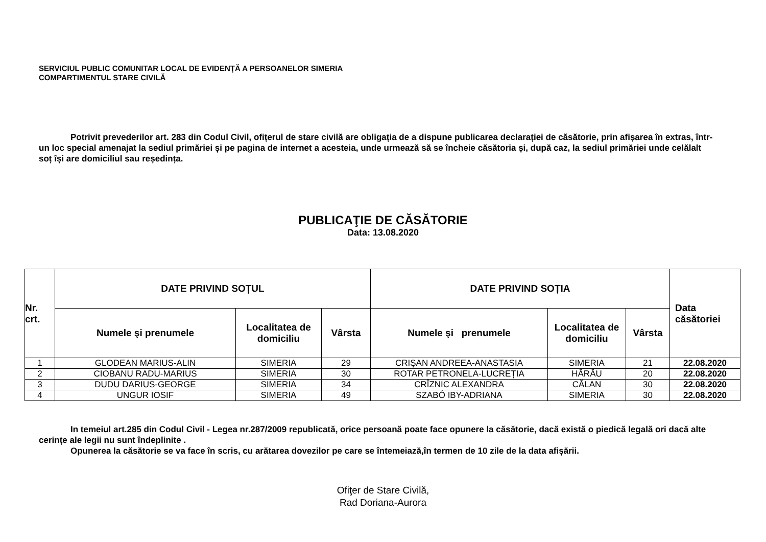SERVICIUL PUBLIC COMUNITAR LOCAL DE EVIDENŢĂ A PERSOANELOR SIMERIA
COMPARTIMENTUL STARE CIVILĂ
Potrivit prevederilor art. 283 din Codul Civil, ofițerul de stare civilă are obligația de a dispune publicarea declarației de căsătorie, prin afișarea în extras, într-un loc special amenajat la sediul primăriei și pe pagina de internet a acesteia, unde urmează să se încheie căsătoria și, după caz, la sediul primăriei unde celălalt soț își are domiciliul sau reședința.
PUBLICAŢIE DE CĂSĂTORIE
Data: 13.08.2020
| Nr. crt. | DATE PRIVIND SOȚUL | | | DATE PRIVIND SOȚIA | | | Data căsătoriei |
| --- | --- | --- | --- | --- | --- | --- | --- |
| | Numele şi prenumele | Localitatea de domiciliu | Vârsta | Numele şi prenumele | Localitatea de domiciliu | Vârsta | |
| 1 | GLODEAN MARIUS-ALIN | SIMERIA | 29 | CRIȘAN ANDREEA-ANASTASIA | SIMERIA | 21 | 22.08.2020 |
| 2 | CIOBANU RADU-MARIUS | SIMERIA | 30 | ROTAR PETRONELA-LUCREȚIA | HĂRĂU | 20 | 22.08.2020 |
| 3 | DUDU DARIUS-GEORGE | SIMERIA | 34 | CRÎZNIC ALEXANDRA | CĂLAN | 30 | 22.08.2020 |
| 4 | UNGUR IOSIF | SIMERIA | 49 | SZABÓ IBY-ADRIANA | SIMERIA | 30 | 22.08.2020 |
In temeiul art.285 din Codul Civil - Legea nr.287/2009 republicată, orice persoană poate face opunere la căsătorie, dacă există o piedică legală ori dacă alte cerințe ale legii nu sunt îndeplinite .
Opunerea la căsătorie se va face în scris, cu arătarea dovezilor pe care se întemeiază,în termen de 10 zile de la data afișării.
Ofiţer de Stare Civilă,
Rad Doriana-Aurora